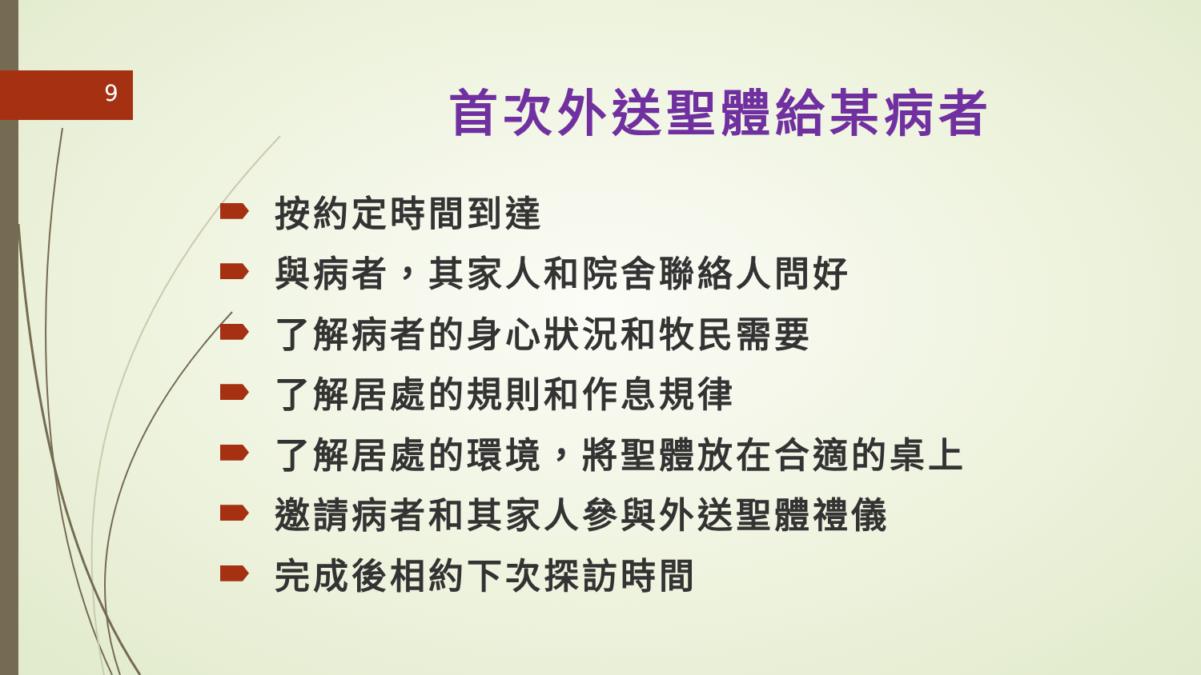9 首次外送聖體給某病者
按約定時間到達
與病者，其家人和院舍聯絡人問好
了解病者的身心狀況和牧民需要
了解居處的規則和作息規律
了解居處的環境，將聖體放在合適的桌上
邀請病者和其家人參與外送聖體禮儀
完成後相約下次探訪時間